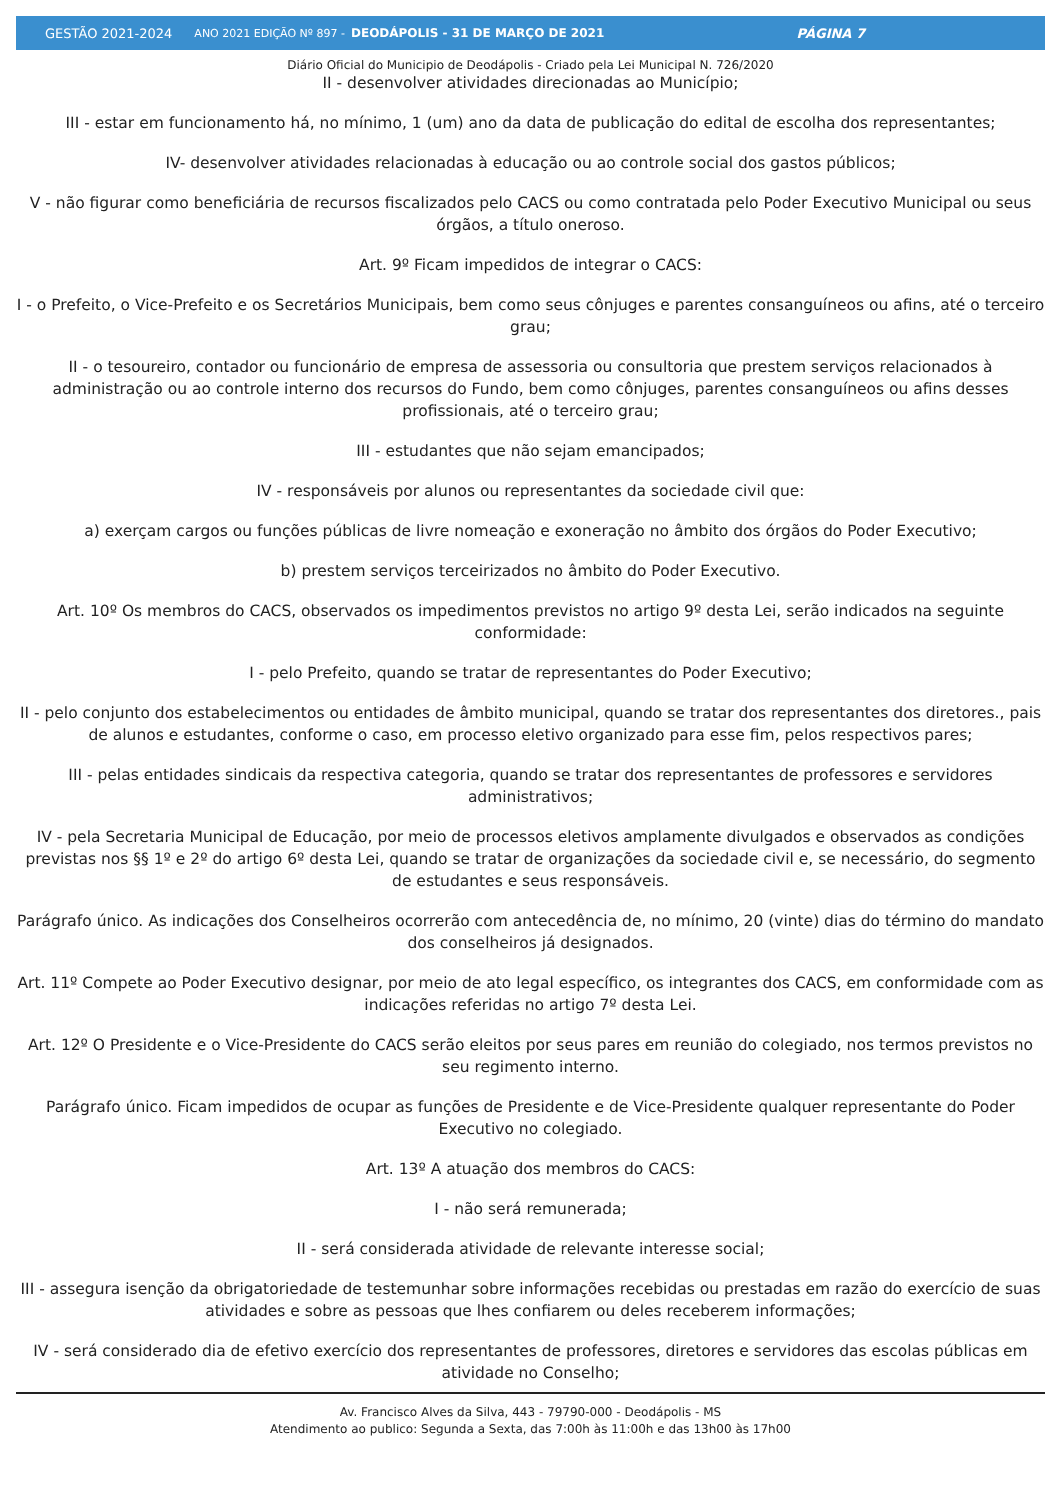GESTÃO 2021-2024 ANO 2021 EDIÇÃO Nº 897 - DEODÁPOLIS - 31 DE MARÇO DE 2021 PÁGINA 7
Diário Oficial do Municipio de Deodápolis - Criado pela Lei Municipal N. 726/2020
II - desenvolver atividades direcionadas ao Município;
III - estar em funcionamento há, no mínimo, 1 (um) ano da data de publicação do edital de escolha dos representantes;
IV- desenvolver atividades relacionadas à educação ou ao controle social dos gastos públicos;
V - não figurar como beneficiária de recursos fiscalizados pelo CACS ou como contratada pelo Poder Executivo Municipal ou seus órgãos, a título oneroso.
Art. 9º Ficam impedidos de integrar o CACS:
I - o Prefeito, o Vice-Prefeito e os Secretários Municipais, bem como seus cônjuges e parentes consanguíneos ou afins, até o terceiro grau;
II - o tesoureiro, contador ou funcionário de empresa de assessoria ou consultoria que prestem serviços relacionados à administração ou ao controle interno dos recursos do Fundo, bem como cônjuges, parentes consanguíneos ou afins desses profissionais, até o terceiro grau;
III - estudantes que não sejam emancipados;
IV - responsáveis por alunos ou representantes da sociedade civil que:
a) exerçam cargos ou funções públicas de livre nomeação e exoneração no âmbito dos órgãos do Poder Executivo;
b) prestem serviços terceirizados no âmbito do Poder Executivo.
Art. 10º Os membros do CACS, observados os impedimentos previstos no artigo 9º desta Lei, serão indicados na seguinte conformidade:
I - pelo Prefeito, quando se tratar de representantes do Poder Executivo;
II - pelo conjunto dos estabelecimentos ou entidades de âmbito municipal, quando se tratar dos representantes dos diretores., pais de alunos e estudantes, conforme o caso, em processo eletivo organizado para esse fim, pelos respectivos pares;
III - pelas entidades sindicais da respectiva categoria, quando se tratar dos representantes de professores e servidores administrativos;
IV - pela Secretaria Municipal de Educação, por meio de processos eletivos amplamente divulgados e observados as condições previstas nos §§ 1º e 2º do artigo 6º desta Lei, quando se tratar de organizações da sociedade civil e, se necessário, do segmento de estudantes e seus responsáveis.
Parágrafo único. As indicações dos Conselheiros ocorrerão com antecedência de, no mínimo, 20 (vinte) dias do término do mandato dos conselheiros já designados.
Art. 11º Compete ao Poder Executivo designar, por meio de ato legal específico, os integrantes dos CACS, em conformidade com as indicações referidas no artigo 7º desta Lei.
Art. 12º O Presidente e o Vice-Presidente do CACS serão eleitos por seus pares em reunião do colegiado, nos termos previstos no seu regimento interno.
Parágrafo único. Ficam impedidos de ocupar as funções de Presidente e de Vice-Presidente qualquer representante do Poder Executivo no colegiado.
Art. 13º A atuação dos membros do CACS:
I - não será remunerada;
II - será considerada atividade de relevante interesse social;
III - assegura isenção da obrigatoriedade de testemunhar sobre informações recebidas ou prestadas em razão do exercício de suas atividades e sobre as pessoas que lhes confiarem ou deles receberem informações;
IV - será considerado dia de efetivo exercício dos representantes de professores, diretores e servidores das escolas públicas em atividade no Conselho;
Av. Francisco Alves da Silva, 443 - 79790-000 - Deodápolis - MS
Atendimento ao publico: Segunda a Sexta, das 7:00h às 11:00h e das 13h00 às 17h00